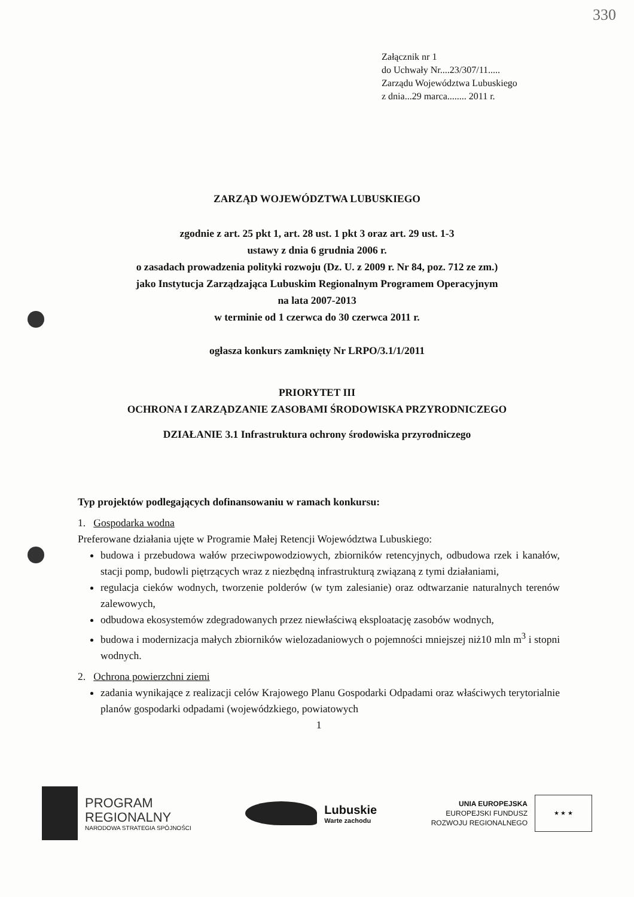330
Załącznik nr 1
do Uchwały Nr....23/307/11.....
Zarządu Województwa Lubuskiego
z dnia...29 marca........ 2011 r.
ZARZĄD WOJEWÓDZTWA LUBUSKIEGO
zgodnie z art. 25 pkt 1, art. 28 ust. 1 pkt 3 oraz art. 29 ust. 1-3
ustawy z dnia 6 grudnia 2006 r.
o zasadach prowadzenia polityki rozwoju (Dz. U. z 2009 r. Nr 84, poz. 712 ze zm.)
jako Instytucja Zarządzająca Lubuskim Regionalnym Programem Operacyjnym
na lata 2007-2013
w terminie od 1 czerwca do 30 czerwca 2011 r.
ogłasza konkurs zamknięty Nr LRPO/3.1/1/2011
PRIORYTET III
OCHRONA I ZARZĄDZANIE ZASOBAMI ŚRODOWISKA PRZYRODNICZEGO
DZIAŁANIE 3.1 Infrastruktura ochrony środowiska przyrodniczego
Typ projektów podlegających dofinansowaniu w ramach konkursu:
1. Gospodarka wodna
Preferowane działania ujęte w Programie Małej Retencji Województwa Lubuskiego:
budowa i przebudowa wałów przeciwpowodziowych, zbiorników retencyjnych, odbudowa rzek i kanałów, stacji pomp, budowli piętrzących wraz z niezbędną infrastrukturą związaną z tymi działaniami,
regulacja cieków wodnych, tworzenie polderów (w tym zalesianie) oraz odtwarzanie naturalnych terenów zalewowych,
odbudowa ekosystemów zdegradowanych przez niewłaściwą eksploatację zasobów wodnych,
budowa i modernizacja małych zbiorników wielozadaniowych o pojemności mniejszej niż10 mln m<sup>3</sup> i stopni wodnych.
2. Ochrona powierzchni ziemi
zadania wynikające z realizacji celów Krajowego Planu Gospodarki Odpadami oraz właściwych terytorialnie planów gospodarki odpadami (wojewódzkiego, powiatowych
1
PROGRAM
REGIONALNY
NARODOWA STRATEGIA SPÓJNOŚCI
Lubuskie
Warte zachodu
UNIA EUROPEJSKA
EUROPEJSKI FUNDUSZ
ROZWOJU REGIONALNEGO
★ ★ ★